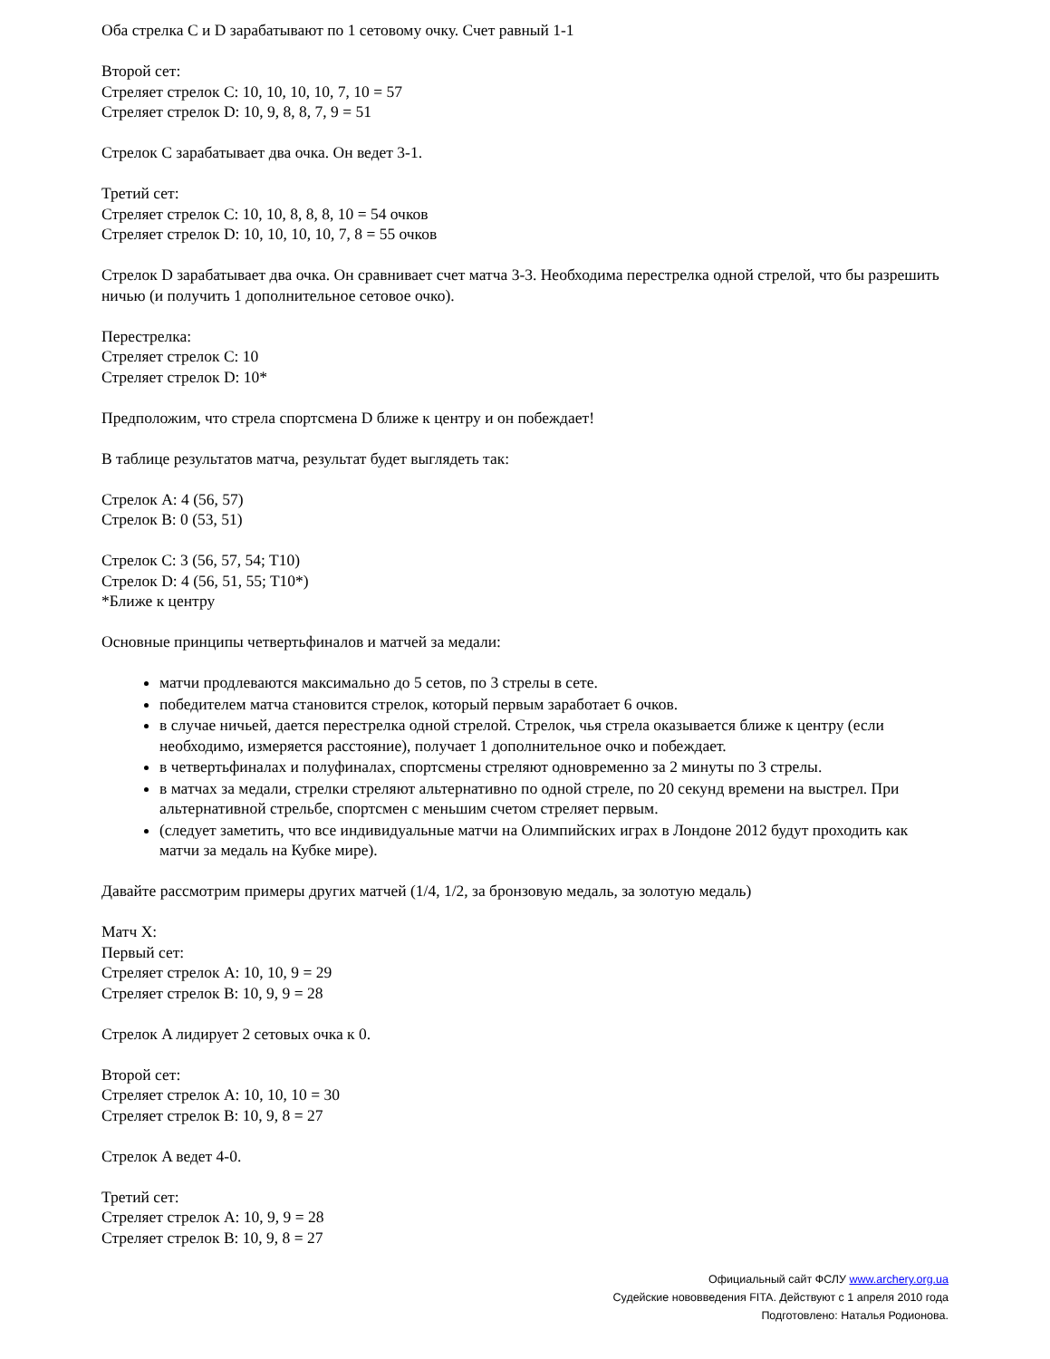Оба стрелка C и D зарабатывают по 1 сетовому очку. Счет равный 1-1
Второй сет:
Стреляет стрелок C: 10, 10, 10, 10, 7, 10 = 57
Стреляет стрелок D: 10, 9, 8, 8, 7, 9 = 51
Стрелок C зарабатывает два очка. Он ведет 3-1.
Третий сет:
Стреляет стрелок C: 10, 10, 8, 8, 8, 10 = 54 очков
Стреляет стрелок D: 10, 10, 10, 10, 7, 8 = 55 очков
Стрелок D зарабатывает два очка. Он сравнивает счет матча 3-3. Необходима перестрелка одной стрелой, что бы разрешить ничью (и получить 1 дополнительное сетовое очко).
Перестрелка:
Стреляет стрелок C: 10
Стреляет стрелок D: 10*
Предположим, что стрела спортсмена D ближе к центру и он побеждает!
В таблице результатов матча, результат будет выглядеть так:
Стрелок A: 4 (56, 57)
Стрелок B: 0 (53, 51)
Стрелок C: 3 (56, 57, 54; T10)
Стрелок D: 4 (56, 51, 55; T10*)
*Ближе к центру
Основные принципы четвертьфиналов и матчей за медали:
матчи продлеваются максимально до 5 сетов, по 3 стрелы в сете.
победителем матча становится стрелок, который первым заработает 6 очков.
в случае ничьей, дается перестрелка одной стрелой. Стрелок, чья стрела оказывается ближе к центру (если необходимо, измеряется расстояние), получает 1 дополнительное очко и побеждает.
в четвертьфиналах и полуфиналах, спортсмены стреляют одновременно за 2 минуты по 3 стрелы.
в матчах за медали, стрелки стреляют альтернативно по одной стреле, по 20 секунд времени на выстрел. При альтернативной стрельбе, спортсмен с меньшим счетом стреляет первым.
(следует заметить, что все индивидуальные матчи на Олимпийских играх в Лондоне 2012 будут проходить как матчи за медаль на Кубке мире).
Давайте рассмотрим примеры других матчей (1/4, 1/2, за бронзовую медаль, за золотую медаль)
Матч X:
Первый сет:
Стреляет стрелок A: 10, 10, 9 = 29
Стреляет стрелок B: 10, 9, 9 = 28
Стрелок A лидирует 2 сетовых очка к 0.
Второй сет:
Стреляет стрелок A: 10, 10, 10 = 30
Стреляет стрелок B: 10, 9, 8 = 27
Стрелок A ведет 4-0.
Третий сет:
Стреляет стрелок A: 10, 9, 9 = 28
Стреляет стрелок B: 10, 9, 8 = 27
Официальный сайт ФСЛУ www.archery.org.ua
Судейские нововведения FITA. Действуют с 1 апреля 2010 года
Подготовлено: Наталья Родионова.